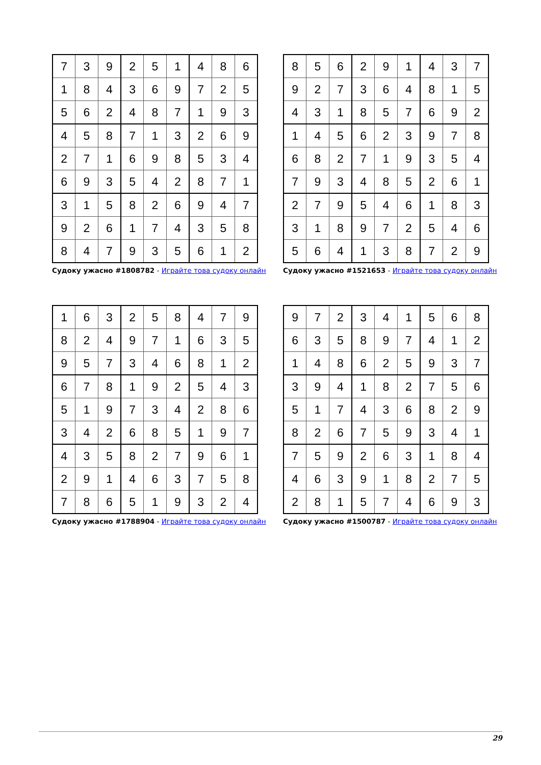| 7 | 3 | 9 | 2 | 5 | 1 | 4 | 8 | 6 |
| 1 | 8 | 4 | 3 | 6 | 9 | 7 | 2 | 5 |
| 5 | 6 | 2 | 4 | 8 | 7 | 1 | 9 | 3 |
| 4 | 5 | 8 | 7 | 1 | 3 | 2 | 6 | 9 |
| 2 | 7 | 1 | 6 | 9 | 8 | 5 | 3 | 4 |
| 6 | 9 | 3 | 5 | 4 | 2 | 8 | 7 | 1 |
| 3 | 1 | 5 | 8 | 2 | 6 | 9 | 4 | 7 |
| 9 | 2 | 6 | 1 | 7 | 4 | 3 | 5 | 8 |
| 8 | 4 | 7 | 9 | 3 | 5 | 6 | 1 | 2 |
Судоку ужасно #1808782 - Играйте това судоку онлайн
| 8 | 5 | 6 | 2 | 9 | 1 | 4 | 3 | 7 |
| 9 | 2 | 7 | 3 | 6 | 4 | 8 | 1 | 5 |
| 4 | 3 | 1 | 8 | 5 | 7 | 6 | 9 | 2 |
| 1 | 4 | 5 | 6 | 2 | 3 | 9 | 7 | 8 |
| 6 | 8 | 2 | 7 | 1 | 9 | 3 | 5 | 4 |
| 7 | 9 | 3 | 4 | 8 | 5 | 2 | 6 | 1 |
| 2 | 7 | 9 | 5 | 4 | 6 | 1 | 8 | 3 |
| 3 | 1 | 8 | 9 | 7 | 2 | 5 | 4 | 6 |
| 5 | 6 | 4 | 1 | 3 | 8 | 7 | 2 | 9 |
Судоку ужасно #1521653 - Играйте това судоку онлайн
| 1 | 6 | 3 | 2 | 5 | 8 | 4 | 7 | 9 |
| 8 | 2 | 4 | 9 | 7 | 1 | 6 | 3 | 5 |
| 9 | 5 | 7 | 3 | 4 | 6 | 8 | 1 | 2 |
| 6 | 7 | 8 | 1 | 9 | 2 | 5 | 4 | 3 |
| 5 | 1 | 9 | 7 | 3 | 4 | 2 | 8 | 6 |
| 3 | 4 | 2 | 6 | 8 | 5 | 1 | 9 | 7 |
| 4 | 3 | 5 | 8 | 2 | 7 | 9 | 6 | 1 |
| 2 | 9 | 1 | 4 | 6 | 3 | 7 | 5 | 8 |
| 7 | 8 | 6 | 5 | 1 | 9 | 3 | 2 | 4 |
Судоку ужасно #1788904 - Играйте това судоку онлайн
| 9 | 7 | 2 | 3 | 4 | 1 | 5 | 6 | 8 |
| 6 | 3 | 5 | 8 | 9 | 7 | 4 | 1 | 2 |
| 1 | 4 | 8 | 6 | 2 | 5 | 9 | 3 | 7 |
| 3 | 9 | 4 | 1 | 8 | 2 | 7 | 5 | 6 |
| 5 | 1 | 7 | 4 | 3 | 6 | 8 | 2 | 9 |
| 8 | 2 | 6 | 7 | 5 | 9 | 3 | 4 | 1 |
| 7 | 5 | 9 | 2 | 6 | 3 | 1 | 8 | 4 |
| 4 | 6 | 3 | 9 | 1 | 8 | 2 | 7 | 5 |
| 2 | 8 | 1 | 5 | 7 | 4 | 6 | 9 | 3 |
Судоку ужасно #1500787 - Играйте това судоку онлайн
29